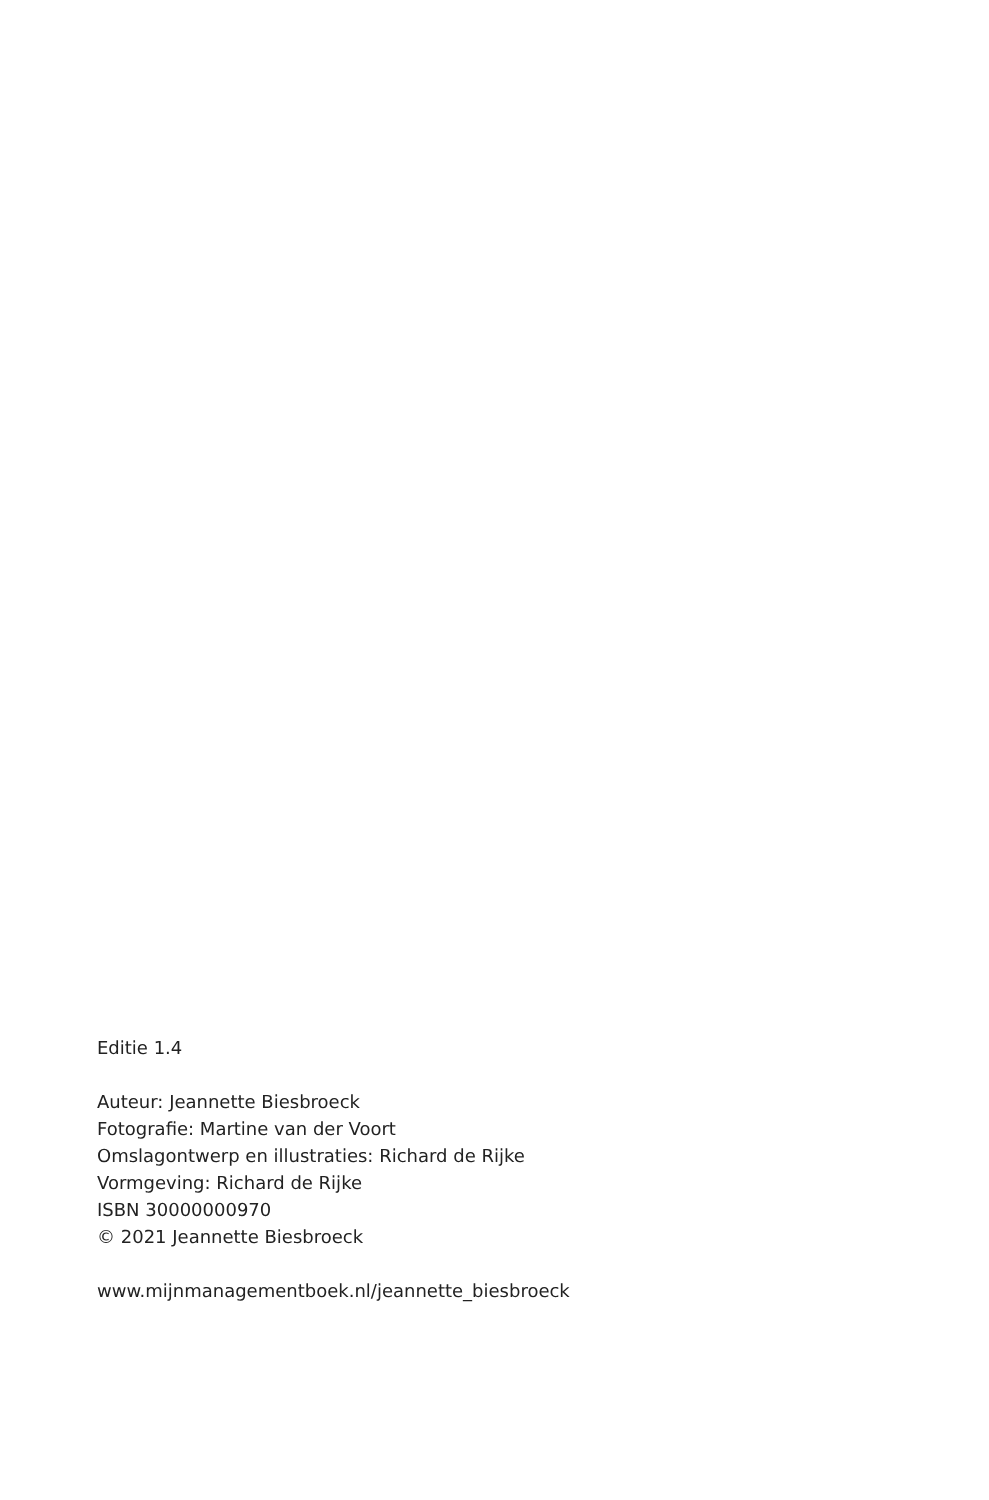Editie 1.4
Auteur: Jeannette Biesbroeck
Fotografie: Martine van der Voort
Omslagontwerp en illustraties: Richard de Rijke
Vormgeving: Richard de Rijke
ISBN 30000000970
© 2021 Jeannette Biesbroeck
www.mijnmanagementboek.nl/jeannette_biesbroeck